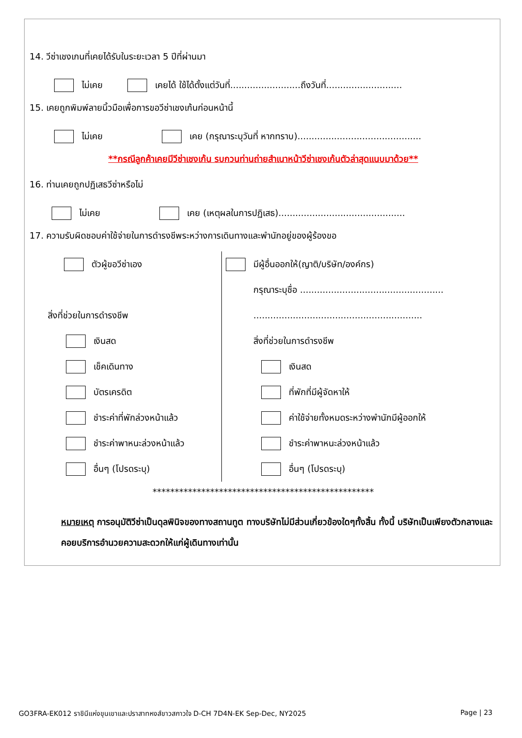14. วีซ่าเชงเกนที่เคยได้รับในระยะเวลา 5 ปีที่ผ่านมา
ไม่เคย เคยได้ ใช้ได้ตั้งแต่วันที่.........................ถึงวันที่...........................
15. เคยถูกพิมพ์ลายนิ้วมือเพื่อการขอวีซ่าเชงเก้นก่อนหน้านี้
ไม่เคย เคย (กรุณาระบุวันที่ หากทราบ)............................................
**กรณีลูกค้าเคยมีวีซ่าเชงเก้น รบกวนท่านถ่ายสำเนาหน้าวีซ่าเชงเก้นตัวล่าสุดแนบมาด้วย**
16. ท่านเคยถูกปฏิเสธวีซ่าหรือไม่
ไม่เคย เคย (เหตุผลในการปฏิเสธ).............................................
17. ความรับผิดชอบค่าใช้จ่ายในการดำรงชีพระหว่างการเดินทางและพำนักอยู่ของผู้ร้องขอ
ตัวผู้ขอวีซ่าเอง
สิ่งที่ช่วยในการดำรงชีพ
เงินสด
เช็คเดินทาง
บัตรเครดิต
ชำระค่าที่พักล่วงหน้าแล้ว
ชำระค่าพาหนะล่วงหน้าแล้ว
อื่นๆ (โปรดระบุ)
มีผู้อื่นออกให้(ญาติ/บริษัท/องค์กร)
กรุณาระบุชื่อ ...................................................
............................................................
สิ่งที่ช่วยในการดำรงชีพ
เงินสด
ที่พักที่มีผู้จัดหาให้
ค่าใช้จ่ายทั้งหมดระหว่างพำนักมีผู้ออกให้
ชำระค่าพาหนะล่วงหน้าแล้ว
อื่นๆ (โปรดระบุ)
**************************************************
หมายเหตุ การอนุมัติวีซ่าเป็นดุลพินิจของทางสถานทูต ทางบริษัทไม่มีส่วนเกี่ยวข้องใดๆทั้งสิ้น ทั้งนี้ บริษัทเป็นเพียงตัวกลางและคอยบริการอำนวยความสะดวกให้แก่ผู้เดินทางเท่านั้น
GO3FRA-EK012 ราชินีแห่งขุนเขาและปราสาทหงส์ขาวสกาวใจ D-CH 7D4N-EK Sep-Dec, NY2025 Page | 23